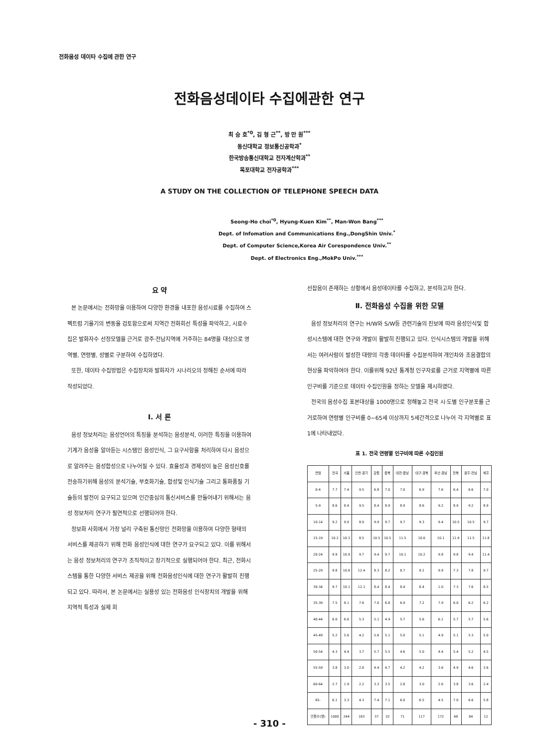전화음성 데이타 수집에 관한 연구
전화음성데이타 수집에관한 연구
최 승 호<sup>*0</sup>, 김 형 근<sup>**</sup>, 방 만 원<sup>***</sup>
동신대학교 정보통신공학과<sup>*</sup>
한국방송통신대학교 전자계산학과<sup>**</sup>
목포대학교 전자공학과<sup>***</sup>
A STUDY ON THE COLLECTION OF TELEPHONE SPEECH DATA
Seong-Ho choi<sup>*0</sup>, Hyung-Kuen Kim<sup>**</sup>, Man-Won Bang<sup>***</sup>
Dept. of Infomation and Communications Eng.,DongShin Univ.<sup>*</sup>
Dept. of Computer Science,Korea Air Corespondence Univ.<sup>**</sup>
Dept. of Electronics Eng.,MokPo Univ.<sup>***</sup>
요 약
본 논문에서는 전화망을 이용하여 다양한 환경을 내포한 음성시료를 수집하여 스펙트럼 기울기의 변동을 검토함으로써 지역간 전화회선 특성을 파악하고, 시료수집은 발화자수 선정모델을 근거로 광주·전남지역에 거주하는 84명을 대상으로 영역별, 연령별, 성별로 구분하여 수집하였다.
또한, 데이타 수집방법은 수집장치와 발화자가 시나리오의 정해진 순서에 따라 작성되었다.
Ⅰ. 서 론
음성 정보처리는 음성언어의 특징을 분석하는 음성분석, 이러한 특징을 이용하여 기계가 음성을 알아듣는 시스템인 음성인식, 그 요구사항을 처리하여 다시 음성으로 알려주는 음성합성으로 나누어질 수 있다. 효율성과 경제성이 높은 음성신호를 전송하기위해 음성의 분석기술, 부호화기술, 합성및 인식기술 그리고 통화품질 기술등의 발전이 요구되고 있으며 인간중심의 통신서비스를 만들어내기 위해서는 음성 정보처리 연구가 필연적으로 선행되어야 한다.
정보화 사회에서 가장 널리 구축된 통신망인 전화망을 이용하여 다양한 형태의 서비스를 제공하기 위해 전화 음성인식에 대한 연구가 요구되고 있다. 이를 위해서는 음성 정보처리의 연구가 조직적이고 장기적으로 실행되어야 한다. 최근, 전화시스템을 통한 다양한 서비스 제공을 위해 전화음성인식에 대한 연구가 활발히 진행되고 있다. 따라서, 본 논문에서는 실용성 있는 전화음성 인식장치의 개발을 위해 지역적 특성과 실제 회
선잡음이 존재하는 상황에서 음성데이타를 수집하고, 분석하고자 한다.
Ⅱ. 전화음성 수집을 위한 모델
음성 정보처리의 연구는 H/W와 S/W등 관련기술의 진보에 따라 음성인식및 합성시스템에 대한 연구와 개발이 활발히 진행되고 있다. 인식시스템의 개발을 위해서는 여러사람이 발성한 대량의 각종 데이타를 수집분석하여 개인차와 조음결합의 현상을 파악하여야 한다. 이를위해 92년 통계청 인구자료를 근거로 지역별에 따른 인구비를 기준으로 데이타 수집인원을 정하는 모델을 제시하였다.
전국의 음성수집 표본대상을 1000명으로 정해놓고 전국 시·도별 인구분포를 근거로하여 연령별 인구비를 0~65세 이상까지 5세간격으로 나누어 각 지역별로 표 1에 나타내었다.
표 1. 전국 연령별 인구비에 따른 수집인원
| 연령 | 전국 | 서울 | 인천·경기 | 강원 | 충북 | 대전·충남 | 대구·경북 | 부산·경남 | 전북 | 광주·전남 | 제주 |
| 0-4 | 7.7 | 7.4 | 9.5 | 6.8 | 7.0 | 7.0 | 6.9 | 7.6 | 6.4 | 6.6 | 7.0 |
| 5-9 | 8.6 | 8.4 | 9.5 | 8.4 | 8.9 | 8.9 | 8.6 | 9.2 | 8.9 | 9.2 | 8.9 |
| 10-14 | 9.2 | 9.0 | 8.0 | 9.9 | 9.7 | 9.7 | 9.3 | 9.4 | 10.5 | 10.5 | 9.7 |
| 15-19 | 10.2 | 10.3 | 8.5 | 10.5 | 10.5 | 11.5 | 10.6 | 10.1 | 11.9 | 11.5 | 11.8 |
| 20-24 | 9.9 | 10.9 | 9.7 | 9.4 | 9.7 | 10.1 | 10.2 | 9.8 | 9.8 | 9.4 | 11.4 |
| 25-29 | 9.8 | 10.6 | 12.4 | 8.3 | 8.2 | 8.7 | 9.2 | 9.9 | 7.3 | 7.8 | 9.7 |
| 30-34 | 9.7 | 10.1 | 12.1 | 8.4 | 8.4 | 8.4 | 8.4 | 1.0 | 7.3 | 7.6 | 8.5 |
| 35-39 | 7.5 | 8.1 | 7.6 | 7.0 | 6.8 | 6.9 | 7.2 | 7.9 | 6.0 | 6.2 | 6.2 |
| 40-44 | 6.0 | 6.6 | 5.3 | 5.1 | 4.9 | 5.7 | 5.6 | 6.1 | 5.7 | 5.7 | 5.6 |
| 45-49 | 5.2 | 5.6 | 4.2 | 5.6 | 5.1 | 5.0 | 5.1 | 4.9 | 5.1 | 5.3 | 5.0 |
| 50-54 | 4.3 | 4.4 | 3.7 | 5.7 | 5.5 | 4.6 | 5.0 | 4.4 | 5.4 | 5.2 | 4.5 |
| 55-59 | 3.8 | 3.0 | 2.8 | 4.4 | 4.7 | 4.2 | 4.2 | 3.6 | 4.9 | 4.6 | 3.6 |
| 60-64 | 2.7 | 1.9 | 2.2 | 3.3 | 3.5 | 2.8 | 3.0 | 2.6 | 3.8 | 3.6 | 2.4 |
| 65- | 6.1 | 3.3 | 4.3 | 7.4 | 7.1 | 6.0 | 6.5 | 4.5 | 7.0 | 6.6 | 5.8 |
| 인원수(명) | 1000 | 244 | 183 | 37 | 32 | 71 | 117 | 172 | 48 | 84 | 12 |
- 310 -